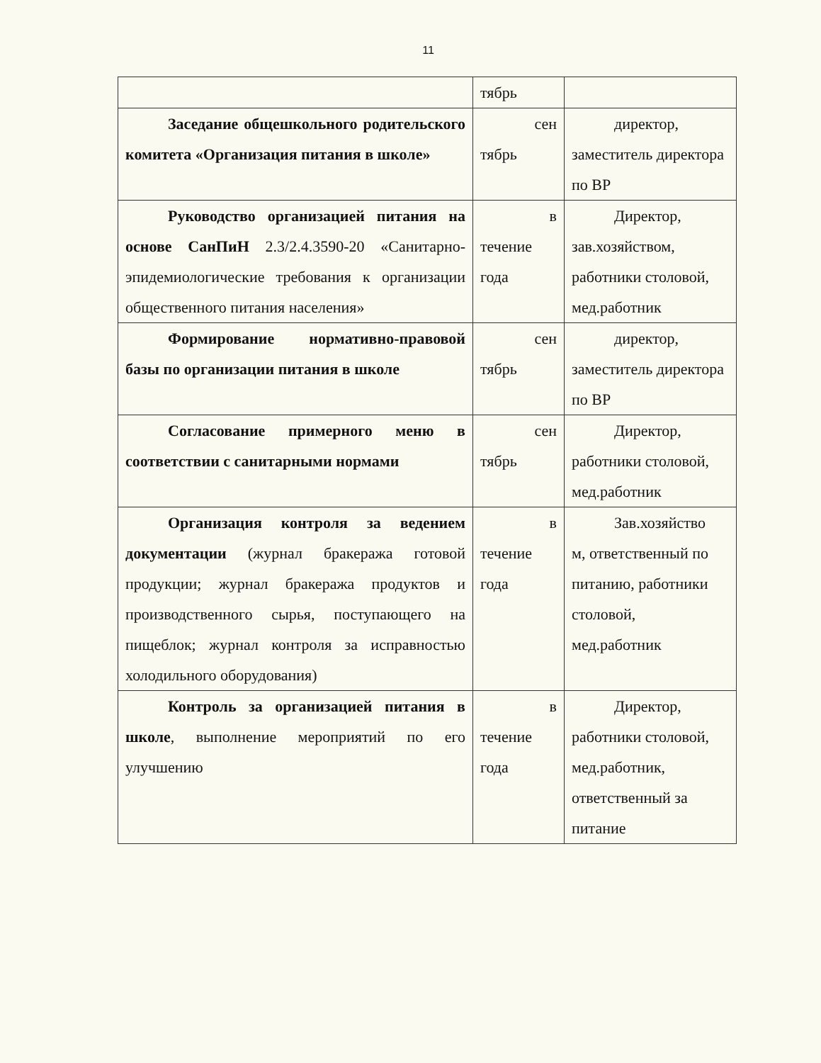11
| | тябрь | |
| Заседание общешкольного родительского комитета «Организация питания в школе» | сен тябрь | директор, заместитель директора по ВР |
| Руководство организацией питания на основе СанПиН 2.3/2.4.3590-20 «Санитарно-эпидемиологические требования к организации общественного питания населения» | в течение года | Директор, зав.хозяйством, работники столовой, мед.работник |
| Формирование нормативно-правовой базы по организации питания в школе | сен тябрь | директор, заместитель директора по ВР |
| Согласование примерного меню в соответствии с санитарными нормами | сен тябрь | Директор, работники столовой, мед.работник |
| Организация контроля за ведением документации (журнал бракеража готовой продукции; журнал бракеража продуктов и производственного сырья, поступающего на пищеблок; журнал контроля за исправностью холодильного оборудования) | в течение года | Зав.хозяйство м, ответственный по питанию, работники столовой, мед.работник |
| Контроль за организацией питания в школе , выполнение мероприятий по его улучшению | в течение года | Директор, работники столовой, мед.работник, ответственный за питание |